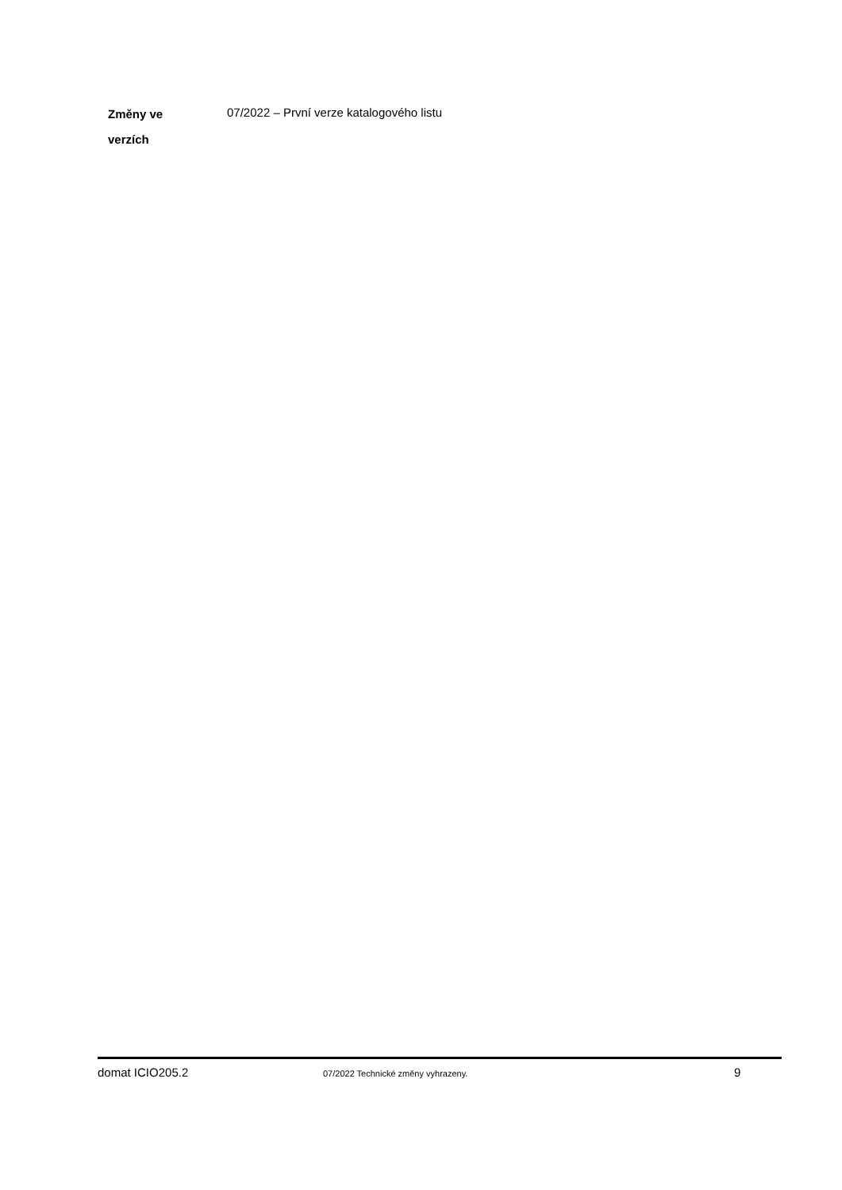Změny ve
verzích
07/2022 – První verze katalogového listu
domat ICIO205.2
07/2022 Technické změny vyhrazeny.
9